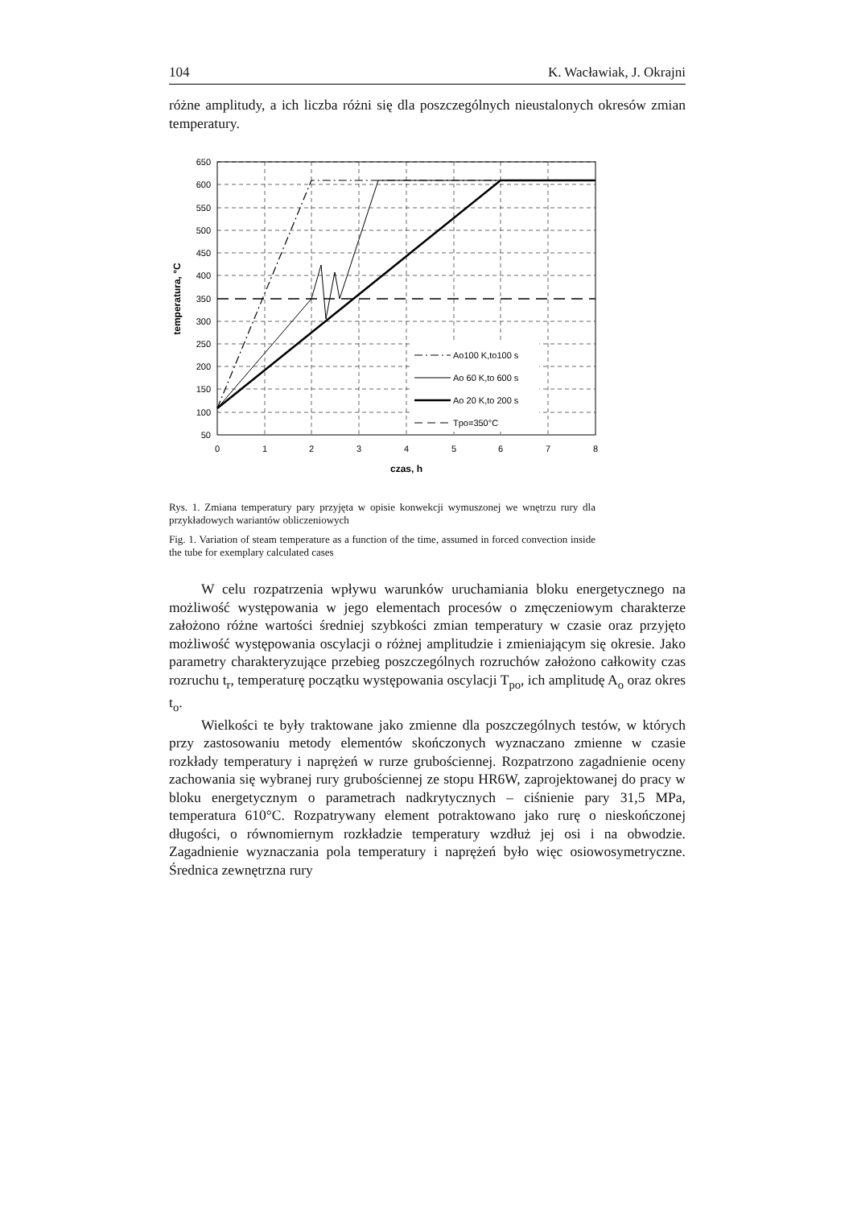104 K. Wacławiak, J. Okrajni
różne amplitudy, a ich liczba różni się dla poszczególnych nieustalonych okresów zmian temperatury.
650
600
550
500
450
400
350
300
250
200
150
100
50
0
1
2
3
4
5
6
7
8
czas, h
temperatura, °C
Ao100 K,to100 s
Ao 60 K,to 600 s
Ao 20 K,to 200 s
Tpo=350°C
Rys. 1. Zmiana temperatury pary przyjęta w opisie konwekcji wymuszonej we wnętrzu rury dla przykładowych wariantów obliczeniowych
Fig. 1. Variation of steam temperature as a function of the time, assumed in forced convection inside the tube for exemplary calculated cases
W celu rozpatrzenia wpływu warunków uruchamiania bloku energetycznego na możliwość występowania w jego elementach procesów o zmęczeniowym charakterze założono różne wartości średniej szybkości zmian temperatury w czasie oraz przyjęto możliwość występowania oscylacji o różnej amplitudzie i zmieniającym się okresie. Jako parametry charakteryzujące przebieg poszczególnych rozruchów założono całkowity czas rozruchu t<sub>r</sub>, temperaturę początku występowania oscylacji T<sub>po</sub>, ich amplitudę A<sub>o</sub> oraz okres t<sub>o</sub>.
Wielkości te były traktowane jako zmienne dla poszczególnych testów, w których przy zastosowaniu metody elementów skończonych wyznaczano zmienne w czasie rozkłady temperatury i naprężeń w rurze grubościennej. Rozpatrzono zagadnienie oceny zachowania się wybranej rury grubościennej ze stopu HR6W, zaprojektowanej do pracy w bloku energetycznym o parametrach nadkrytycznych – ciśnienie pary 31,5 MPa, temperatura 610°C. Rozpatrywany element potraktowano jako rurę o nieskończonej długości, o równomiernym rozkładzie temperatury wzdłuż jej osi i na obwodzie. Zagadnienie wyznaczania pola temperatury i naprężeń było więc osiowosymetryczne. Średnica zewnętrzna rury